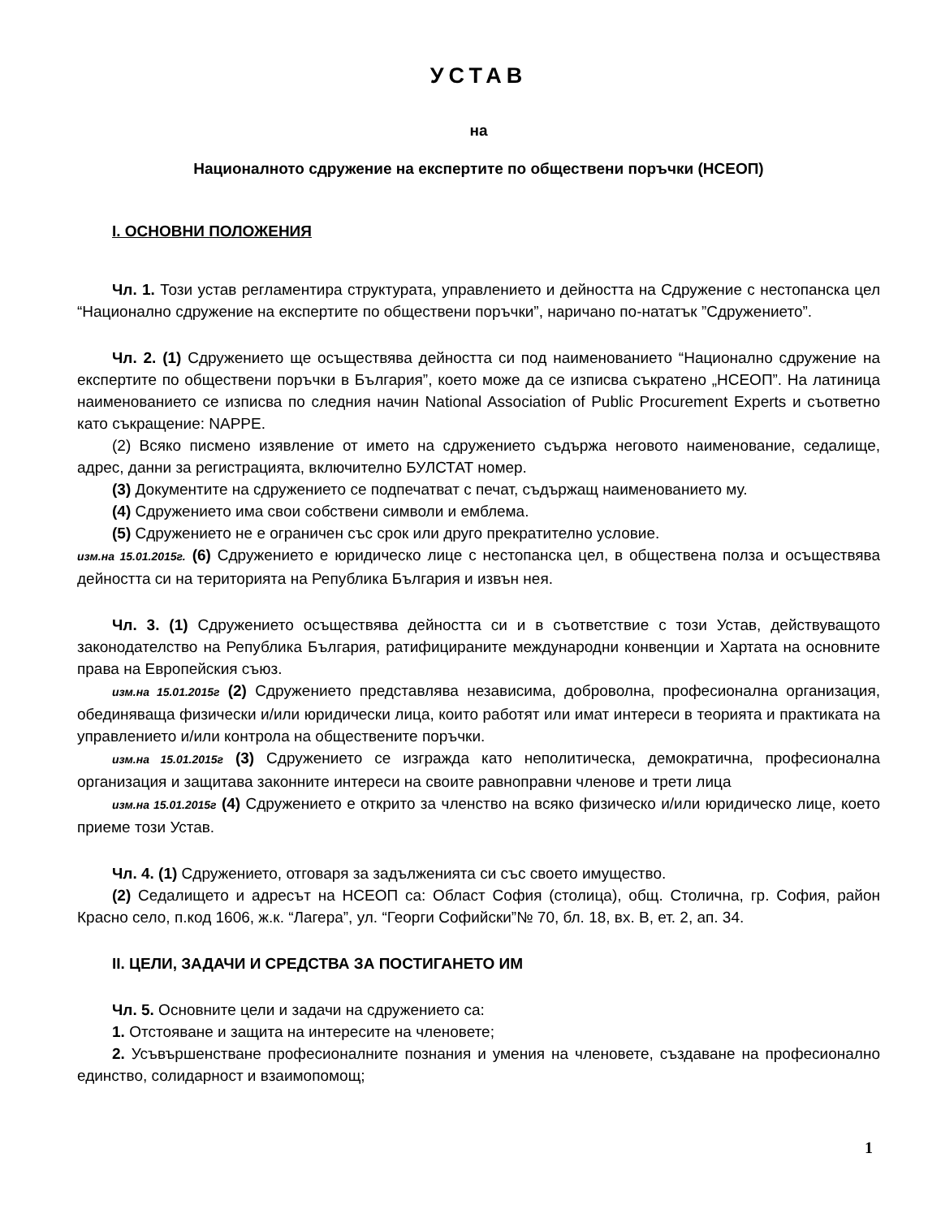УСТАВ
на
Националното сдружение на експертите по обществени поръчки (НСЕОП)
I. ОСНОВНИ ПОЛОЖЕНИЯ
Чл. 1. Този устав регламентира структурата, управлението и дейността на Сдружение с нестопанска цел “Национално сдружение на експертите по обществени поръчки”, наричано по-нататък ”Сдружението”.
Чл. 2. (1) Сдружението ще осъществява дейността си под наименованието “Национално сдружение на експертите по обществени поръчки в България”, което може да се изписва съкратено „НСЕОП”. На латиница наименованието се изписва по следния начин National Association of Public Procurement Experts и съответно като съкращение: NAPPE.
(2) Всяко писмено изявление от името на сдружението съдържа неговото наименование, седалище, адрес, данни за регистрацията, включително БУЛСТАТ номер.
(3) Документите на сдружението се подпечатват с печат, съдържащ наименованието му.
(4) Сдружението има свои собствени символи и емблема.
(5) Сдружението не е ограничен със срок или друго прекратително условие.
изм.на 15.01.2015г. (6) Сдружението е юридическо лице с нестопанска цел, в обществена полза и осъществява дейността си на територията на Република България и извън нея.
Чл. 3. (1) Сдружението осъществява дейността си и в съответствие с този Устав, действуващото законодателство на Република България, ратифицираните международни конвенции и Хартата на основните права на Европейския съюз.
изм.на 15.01.2015г (2) Сдружението представлява независима, доброволна, професионална организация, обединяваща физически и/или юридически лица, които работят или имат интереси в теорията и практиката на управлението и/или контрола на обществените поръчки.
изм.на 15.01.2015г (3) Сдружението се изгражда като неполитическа, демократична, професионална организация и защитава законните интереси на своите равноправни членове и трети лица
изм.на 15.01.2015г (4) Сдружението е открито за членство на всяко физическо и/или юридическо лице, което приеме този Устав.
Чл. 4. (1) Сдружението, отговаря за задълженията си със своето имущество.
(2) Седалището и адресът на НСЕОП са: Област София (столица), общ. Столична, гр. София, район Красно село, п.код 1606, ж.к. “Лагера”, ул. “Георги Софийски”№ 70, бл. 18, вх. В, ет. 2, ап. 34.
II. ЦЕЛИ, ЗАДАЧИ И СРЕДСТВА ЗА ПОСТИГАНЕТО ИМ
Чл. 5. Основните цели и задачи на сдружението са:
1. Отстояване и защита на интересите на членовете;
2. Усъвършенстване професионалните познания и умения на членовете, създаване на професионално единство, солидарност и взаимопомощ;
1